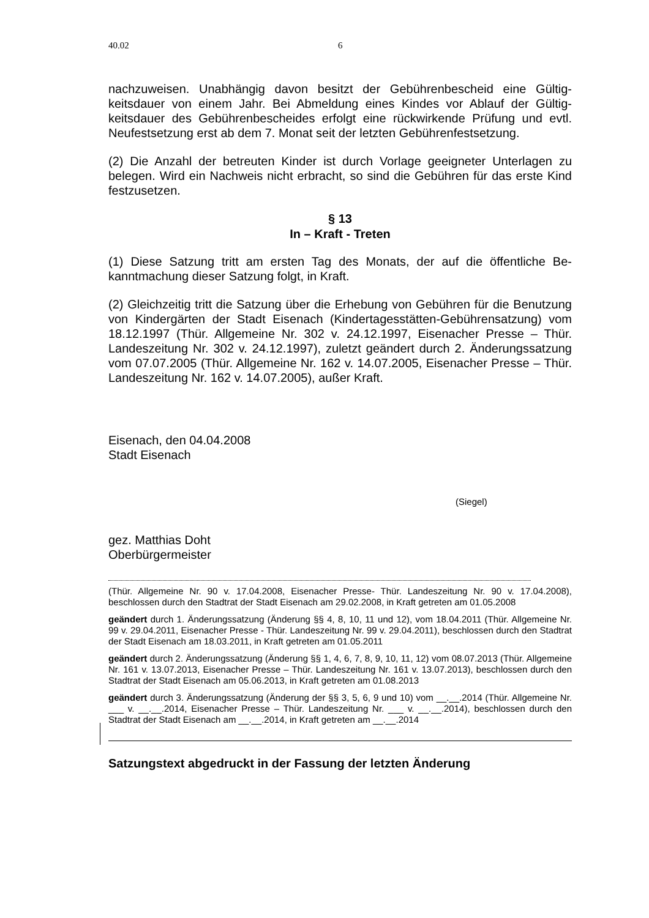40.02 6
nachzuweisen. Unabhängig davon besitzt der Gebührenbescheid eine Gültig­keitsdauer von einem Jahr. Bei Abmeldung eines Kindes vor Ablauf der Gültig­keitsdauer des Gebührenbescheides erfolgt eine rückwirkende Prüfung und evtl. Neufestsetzung erst ab dem 7. Monat seit der letzten Gebührenfestset­zung.
(2) Die Anzahl der betreuten Kinder ist durch Vorlage geeigneter Unterlagen zu belegen. Wird ein Nachweis nicht erbracht, so sind die Gebühren für das erste Kind festzusetzen.
§ 13
In – Kraft - Treten
(1) Diese Satzung tritt am ersten Tag des Monats, der auf die öffentliche Be­kanntmachung dieser Satzung folgt, in Kraft.
(2) Gleichzeitig tritt die Satzung über die Erhebung von Gebühren für die Be­nutzung von Kindergärten der Stadt Eisenach (Kindertagesstätten-Gebührensatzung) vom 18.12.1997 (Thür. Allgemeine Nr. 302 v. 24.12.1997, Eisenacher Presse – Thür. Landeszeitung Nr. 302 v. 24.12.1997), zuletzt ge­ändert durch 2. Änderungssatzung vom 07.07.2005 (Thür. Allgemeine Nr. 162 v. 14.07.2005, Eisenacher Presse – Thür. Landeszeitung Nr. 162 v. 14.07.2005), außer Kraft.
Eisenach, den 04.04.2008
Stadt Eisenach
(Siegel)
gez. Matthias Doht
Oberbürgermeister
(Thür. Allgemeine Nr. 90 v. 17.04.2008, Eisenacher Presse- Thür. Landeszeitung Nr. 90 v. 17.04.2008), beschlossen durch den Stadtrat der Stadt Eisenach am 29.02.2008, in Kraft getre­ten am 01.05.2008
geändert durch 1. Änderungssatzung (Änderung §§ 4, 8, 10, 11 und 12), vom 18.04.2011 (Thür. Allgemeine Nr. 99 v. 29.04.2011, Eisenacher Presse - Thür. Landeszeitung Nr. 99 v. 29.04.2011), beschlossen durch den Stadtrat der Stadt Eisenach am 18.03.2011, in Kraft getre­ten am 01.05.2011
geändert durch 2. Änderungssatzung (Änderung §§ 1, 4, 6, 7, 8, 9, 10, 11, 12) vom 08.07.2013 (Thür. Allgemeine Nr. 161 v. 13.07.2013, Eisenacher Presse – Thür. Landeszeitung Nr. 161 v. 13.07.2013), beschlossen durch den Stadtrat der Stadt Eisenach am 05.06.2013, in Kraft getre­ten am 01.08.2013
geändert durch 3. Änderungssatzung (Änderung der §§ 3, 5, 6, 9 und 10) vom __.__.2014 (Thür. Allgemeine Nr. ___ v. __.__.2014, Eisenacher Presse – Thür. Landeszeitung Nr. ___ v. __.__.2014), beschlossen durch den Stadtrat der Stadt Eisenach am __.__.2014, in Kraft getre­ten am __.__.2014
Satzungstext abgedruckt in der Fassung der letzten Änderung